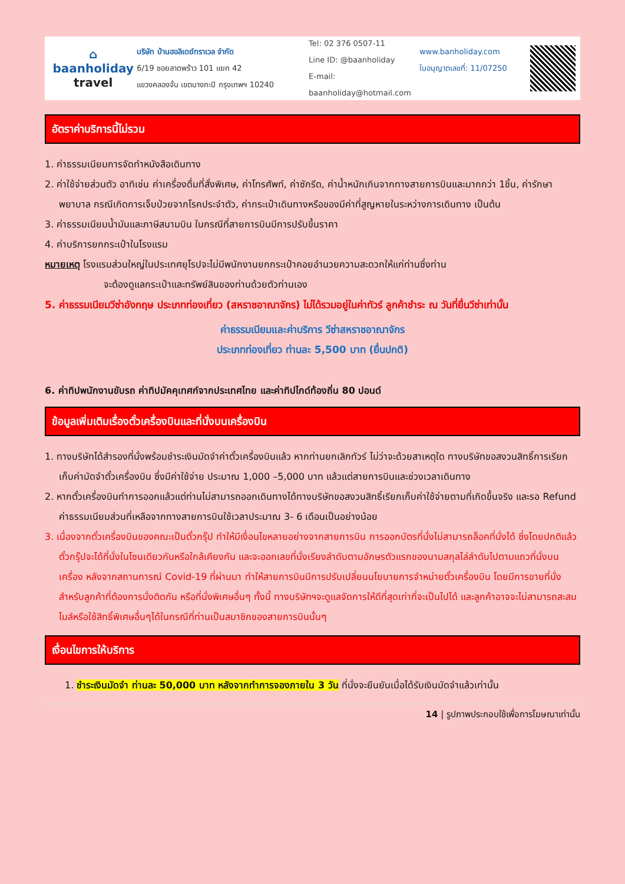⌂
baanholiday
travel
บริษัท บ้านฮอลิเดย์ทราเวล จำกัด
6/19 ซอยลาดพร้าว 101 แยก 42
แขวงคลองจั่น เขตบางกะปิ กรุงเทพฯ 10240
Tel: 02 376 0507-11
Line ID: @baanholiday
E-mail: baanholiday@hotmail.com
www.banholiday.com
ใบอนุญาตเลขที่: 11/07250
อัตราค่าบริการนี้ไม่รวม
1. ค่าธรรมเนียมการจัดทำหนังสือเดินทาง
2. ค่าใช้จ่ายส่วนตัว อาทิเช่น ค่าเครื่องดื่มที่สั่งพิเศษ, ค่าโทรศัพท์, ค่าซักรีด, ค่าน้ำหนักเกินจากทางสายการบินและมากกว่า 1ชิ้น, ค่ารักษาพยาบาล กรณีเกิดการเจ็บป่วยจากโรคประจำตัว, ค่ากระเป๋าเดินทางหรือของมีค่าที่สูญหายในระหว่างการเดินทาง เป็นต้น
3. ค่าธรรมเนียมน้ำมันและภาษีสนามบิน ในกรณีที่สายการบินมีการปรับขึ้นราคา
4. ค่าบริการยกกระเป๋าในโรงแรม
หมายเหตุ โรงแรมส่วนใหญ่ในประเทศยุโรปจะไม่มีพนักงานยกกระเป๋าคอยอำนวยความสะดวกให้แก่ท่านซึ่งท่าน
จะต้องดูแลกระเป๋าและทรัพย์สินของท่านด้วยตัวท่านเอง
5. ค่าธรรมเนียมวีซ่าอังกฤษ ประเภทท่องเที่ยว (สหราชอาณาจักร) ไม่ได้รวมอยู่ในค่าทัวร์ ลูกค้าชำระ ณ วันที่ยื่นวีซ่าเท่านั้น
ค่าธรรมเนียมและค่าบริการ วีซ่าสหราชอาณาจักร
ประเภทท่องเที่ยว ท่านละ 5,500 บาท (ยื่นปกติ)
6. ค่าทิปพนักงานขับรถ ค่าทิปมัคคุเทศก์จากประเทศไทย และค่าทิปไกด์ท้องถิ่น 80 ปอนด์
ข้อมูลเพิ่มเติมเรื่องตั๋วเครื่องบินและที่นั่งบนเครื่องบิน
1. ทางบริษัทได้สำรองที่นั่งพร้อมชำระเงินมัดจำค่าตั๋วเครื่องบินแล้ว หากท่านยกเลิกทัวร์ ไม่ว่าจะด้วยสาเหตุใด ทางบริษัทขอสงวนสิทธิ์การเรียกเก็บค่ามัดจำตั๋วเครื่องบิน ซึ่งมีค่าใช้จ่าย ประมาณ 1,000 –5,000 บาท แล้วแต่สายการบินและช่วงเวลาเดินทาง
2. หากตั๋วเครื่องบินทำการออกแล้วแต่ท่านไม่สามารถออกเดินทางได้ทางบริษัทขอสงวนสิทธิ์เรียกเก็บค่าใช้จ่ายตามที่เกิดขึ้นจริง และรอ Refund ค่าธรรมเนียมส่วนที่เหลือจากทางสายการบินใช้เวลาประมาณ 3- 6 เดือนเป็นอย่างน้อย
3. เนื่องจากตั๋วเครื่องบินของคณะเป็นตั๋วกรุ๊ป ทำให้มีเงื่อนไขหลายอย่างจากสายการบิน การออกบัตรที่นั่งไม่สามารถล็อคที่นั่งได้ ซึ่งโดยปกติแล้วตั๋วกรุ๊ปจะได้ที่นั่งในโซนเดียวกันหรือใกล้เคียงกัน และจะออกเลขที่นั่งเรียงลำดับตามอักษรตัวแรกของนามสกุลไล่ลำดับไปตามแถวที่นั่งบนเครื่อง หลังจากสถานการณ์ Covid-19 ที่ผ่านมา ทำให้สายการบินมีการปรับเปลี่ยนนโยบายการจำหน่ายตั๋วเครื่องบิน โดยมีการขายที่นั่งสำหรับลูกค้าที่ต้องการนั่งติดกัน หรือที่นั่งพิเศษอื่นๆ ทั้งนี้ ทางบริษัทฯจะดูแลจัดการให้ดีที่สุดเท่าที่จะเป็นไปได้ และลูกค้าอาจจะไม่สามารถสะสมไมล์หรือใช้สิทธิ์พิเศษอื่นๆได้ในกรณีที่ท่านเป็นสมาชิกของสายการบินนั้นๆ
เงื่อนไขการให้บริการ
1. ชำระเงินมัดจำ ท่านละ 50,000 บาท หลังจากทำการจองภายใน 3 วัน ที่นั่งจะยืนยันเมื่อได้รับเงินมัดจำแล้วเท่านั้น
14 | รูปภาพประกอบใช้เพื่อการโฆษณาเท่านั้น